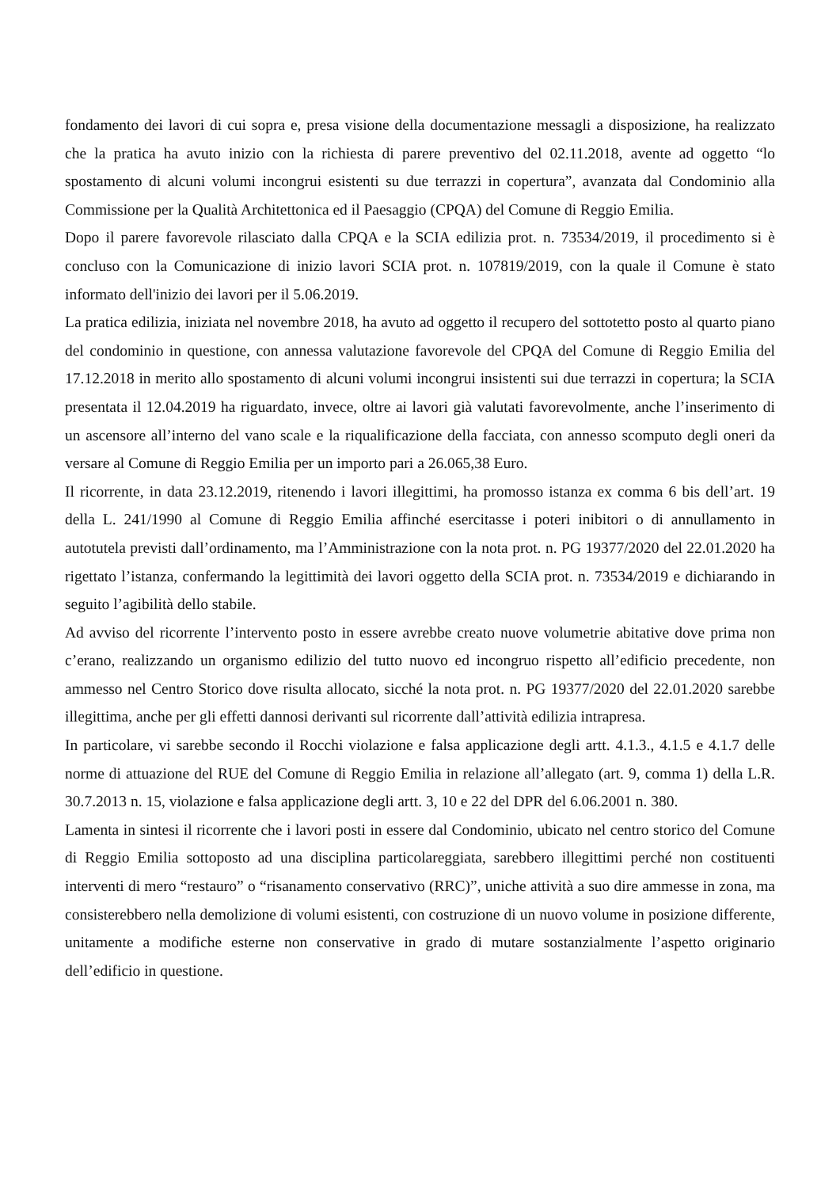fondamento dei lavori di cui sopra e, presa visione della documentazione messagli a disposizione, ha realizzato che la pratica ha avuto inizio con la richiesta di parere preventivo del 02.11.2018, avente ad oggetto “lo spostamento di alcuni volumi incongrui esistenti su due terrazzi in copertura”, avanzata dal Condominio alla Commissione per la Qualità Architettonica ed il Paesaggio (CPQA) del Comune di Reggio Emilia.
Dopo il parere favorevole rilasciato dalla CPQA e la SCIA edilizia prot. n. 73534/2019, il procedimento si è concluso con la Comunicazione di inizio lavori SCIA prot. n. 107819/2019, con la quale il Comune è stato informato dell'inizio dei lavori per il 5.06.2019.
La pratica edilizia, iniziata nel novembre 2018, ha avuto ad oggetto il recupero del sottotetto posto al quarto piano del condominio in questione, con annessa valutazione favorevole del CPQA del Comune di Reggio Emilia del 17.12.2018 in merito allo spostamento di alcuni volumi incongrui insistenti sui due terrazzi in copertura; la SCIA presentata il 12.04.2019 ha riguardato, invece, oltre ai lavori già valutati favorevolmente, anche l’inserimento di un ascensore all’interno del vano scale e la riqualificazione della facciata, con annesso scomputo degli oneri da versare al Comune di Reggio Emilia per un importo pari a 26.065,38 Euro.
Il ricorrente, in data 23.12.2019, ritenendo i lavori illegittimi, ha promosso istanza ex comma 6 bis dell’art. 19 della L. 241/1990 al Comune di Reggio Emilia affinché esercitasse i poteri inibitori o di annullamento in autotutela previsti dall’ordinamento, ma l’Amministrazione con la nota prot. n. PG 19377/2020 del 22.01.2020 ha rigettato l’istanza, confermando la legittimità dei lavori oggetto della SCIA prot. n. 73534/2019 e dichiarando in seguito l’agibilità dello stabile.
Ad avviso del ricorrente l’intervento posto in essere avrebbe creato nuove volumetrie abitative dove prima non c’erano, realizzando un organismo edilizio del tutto nuovo ed incongruo rispetto all’edificio precedente, non ammesso nel Centro Storico dove risulta allocato, sicché la nota prot. n. PG 19377/2020 del 22.01.2020 sarebbe illegittima, anche per gli effetti dannosi derivanti sul ricorrente dall’attività edilizia intrapresa.
In particolare, vi sarebbe secondo il Rocchi violazione e falsa applicazione degli artt. 4.1.3., 4.1.5 e 4.1.7 delle norme di attuazione del RUE del Comune di Reggio Emilia in relazione all’allegato (art. 9, comma 1) della L.R. 30.7.2013 n. 15, violazione e falsa applicazione degli artt. 3, 10 e 22 del DPR del 6.06.2001 n. 380.
Lamenta in sintesi il ricorrente che i lavori posti in essere dal Condominio, ubicato nel centro storico del Comune di Reggio Emilia sottoposto ad una disciplina particolareggiata, sarebbero illegittimi perché non costituenti interventi di mero “restauro” o “risanamento conservativo (RRC)”, uniche attività a suo dire ammesse in zona, ma consisterebbero nella demolizione di volumi esistenti, con costruzione di un nuovo volume in posizione differente, unitamente a modifiche esterne non conservative in grado di mutare sostanzialmente l’aspetto originario dell’edificio in questione.